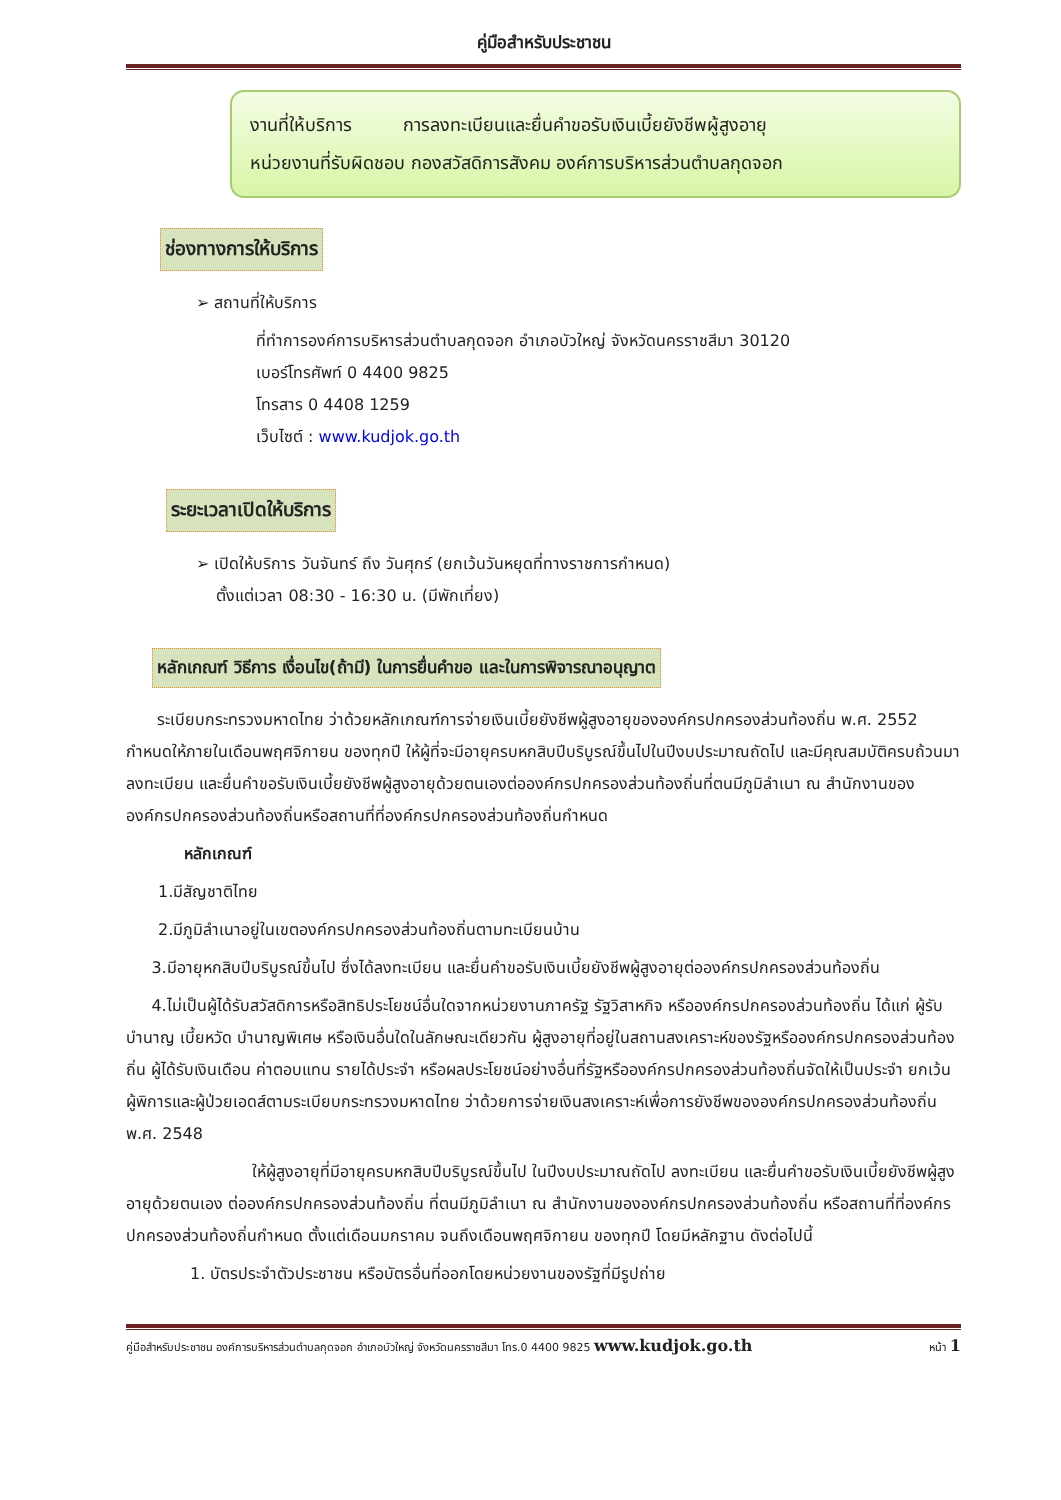คู่มือสำหรับประชาชน
งานที่ให้บริการ การลงทะเบียนและยื่นคำขอรับเงินเบี้ยยังชีพผู้สูงอายุ
หน่วยงานที่รับผิดชอบ กองสวัสดิการสังคม องค์การบริหารส่วนตำบลกุดจอก
ช่องทางการให้บริการ
➢ สถานที่ให้บริการ
ที่ทำการองค์การบริหารส่วนตำบลกุดจอก อำเภอบัวใหญ่ จังหวัดนครราชสีมา 30120
เบอร์โทรศัพท์ 0 4400 9825
โทรสาร 0 4408 1259
เว็บไซต์ : www.kudjok.go.th
ระยะเวลาเปิดให้บริการ
➢ เปิดให้บริการ วันจันทร์ ถึง วันศุกร์ (ยกเว้นวันหยุดที่ทางราชการกำหนด)
ตั้งแต่เวลา 08:30 - 16:30 น. (มีพักเที่ยง)
หลักเกณฑ์ วิธีการ เงื่อนไข(ถ้ามี) ในการยื่นคำขอ และในการพิจารณาอนุญาต
ระเบียบกระทรวงมหาดไทย ว่าด้วยหลักเกณฑ์การจ่ายเงินเบี้ยยังชีพผู้สูงอายุขององค์กรปกครองส่วนท้องถิ่น พ.ศ. 2552 กำหนดให้ภายในเดือนพฤศจิกายน ของทุกปี ให้ผู้ที่จะมีอายุครบหกสิบปีบริบูรณ์ขึ้นไปในปีงบประมาณถัดไป และมีคุณสมบัติครบถ้วนมาลงทะเบียน และยื่นคำขอรับเงินเบี้ยยังชีพผู้สูงอายุด้วยตนเองต่อองค์กรปกครองส่วนท้องถิ่นที่ตนมีภูมิลำเนา ณ สำนักงานขององค์กรปกครองส่วนท้องถิ่นหรือสถานที่ที่องค์กรปกครองส่วนท้องถิ่นกำหนด
หลักเกณฑ์
1.มีสัญชาติไทย
2.มีภูมิลำเนาอยู่ในเขตองค์กรปกครองส่วนท้องถิ่นตามทะเบียนบ้าน
3.มีอายุหกสิบปีบริบูรณ์ขึ้นไป ซึ่งได้ลงทะเบียน และยื่นคำขอรับเงินเบี้ยยังชีพผู้สูงอายุต่อองค์กรปกครองส่วนท้องถิ่น
4.ไม่เป็นผู้ได้รับสวัสดิการหรือสิทธิประโยชน์อื่นใดจากหน่วยงานภาครัฐ รัฐวิสาหกิจ หรือองค์กรปกครองส่วนท้องถิ่น ได้แก่ ผู้รับบำนาญ เบี้ยหวัด บำนาญพิเศษ หรือเงินอื่นใดในลักษณะเดียวกัน ผู้สูงอายุที่อยู่ในสถานสงเคราะห์ของรัฐหรือองค์กรปกครองส่วนท้องถิ่น ผู้ได้รับเงินเดือน ค่าตอบแทน รายได้ประจำ หรือผลประโยชน์อย่างอื่นที่รัฐหรือองค์กรปกครองส่วนท้องถิ่นจัดให้เป็นประจำ ยกเว้นผู้พิการและผู้ป่วยเอดส์ตามระเบียบกระทรวงมหาดไทย ว่าด้วยการจ่ายเงินสงเคราะห์เพื่อการยังชีพขององค์กรปกครองส่วนท้องถิ่น พ.ศ. 2548
ให้ผู้สูงอายุที่มีอายุครบหกสิบปีบริบูรณ์ขึ้นไป ในปีงบประมาณถัดไป ลงทะเบียน และยื่นคำขอรับเงินเบี้ยยังชีพผู้สูงอายุด้วยตนเอง ต่อองค์กรปกครองส่วนท้องถิ่น ที่ตนมีภูมิลำเนา ณ สำนักงานขององค์กรปกครองส่วนท้องถิ่น หรือสถานที่ที่องค์กรปกครองส่วนท้องถิ่นกำหนด ตั้งแต่เดือนมกราคม จนถึงเดือนพฤศจิกายน ของทุกปี โดยมีหลักฐาน ดังต่อไปนี้
1. บัตรประจำตัวประชาชน หรือบัตรอื่นที่ออกโดยหน่วยงานของรัฐที่มีรูปถ่าย
คู่มือสำหรับประชาชน องค์การบริหารส่วนตำบลกุดจอก อำเภอบัวใหญ่ จังหวัดนครราชสีมา โทร.0 4400 9825 www.kudjok.go.th หน้า 1